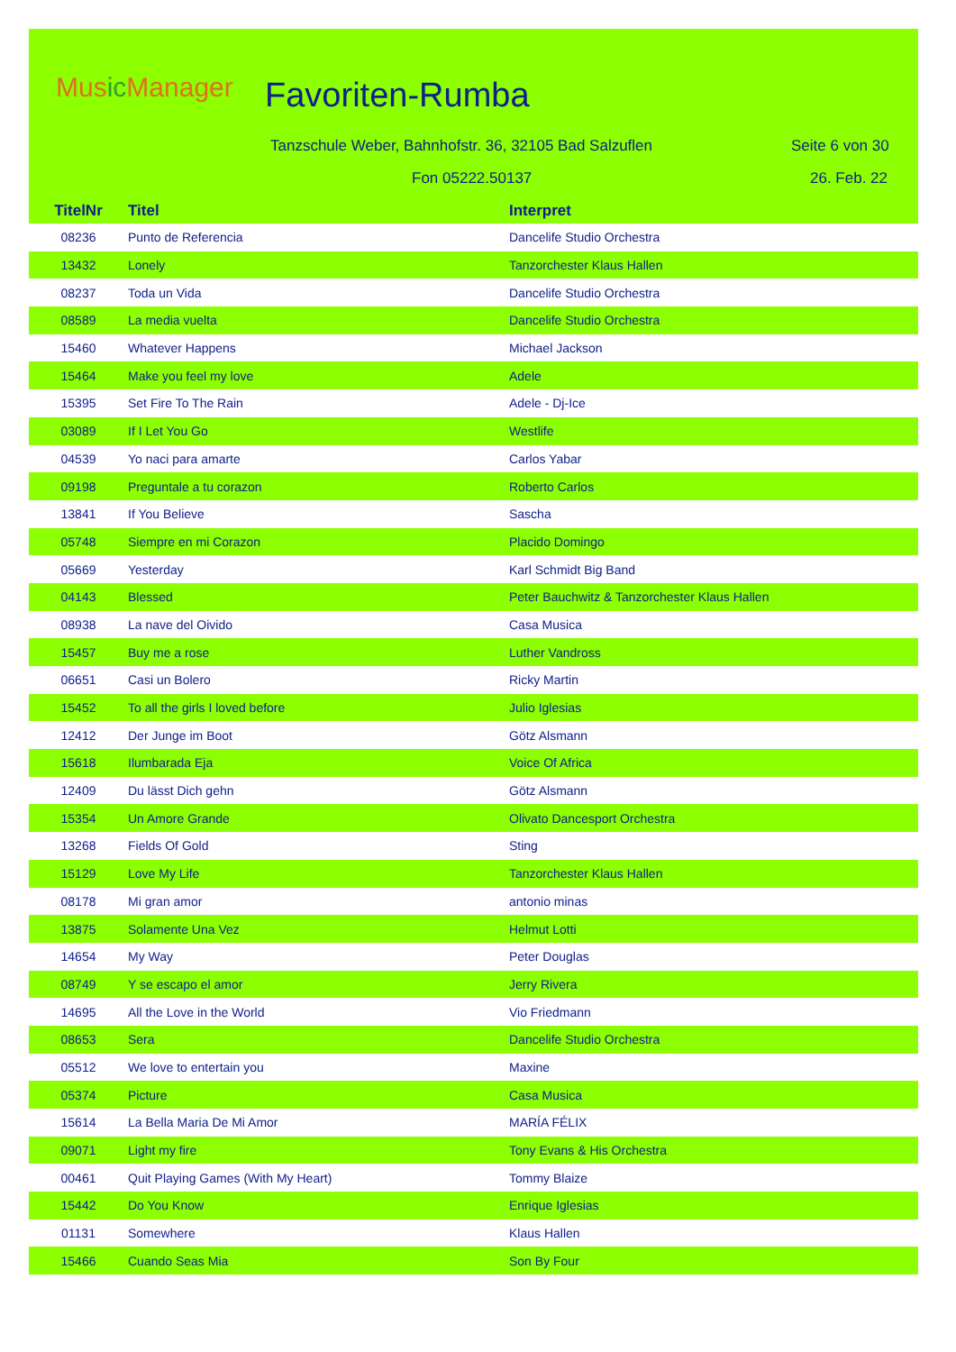Music Manager Favoriten-Rumba
Tanzschule Weber, Bahnhofstr. 36, 32105 Bad Salzuflen
Seite 6 von 30
Fon 05222.50137 26. Feb. 22
| TitelNr | Titel | Interpret |
| --- | --- | --- |
| 08236 | Punto de Referencia | Dancelife Studio Orchestra |
| 13432 | Lonely | Tanzorchester Klaus Hallen |
| 08237 | Toda un Vida | Dancelife Studio Orchestra |
| 08589 | La media vuelta | Dancelife Studio Orchestra |
| 15460 | Whatever Happens | Michael Jackson |
| 15464 | Make you feel my love | Adele |
| 15395 | Set Fire To The Rain | Adele - Dj-Ice |
| 03089 | If I Let You Go | Westlife |
| 04539 | Yo naci para amarte | Carlos Yabar |
| 09198 | Preguntale a tu corazon | Roberto Carlos |
| 13841 | If You Believe | Sascha |
| 05748 | Siempre en mi Corazon | Placido Domingo |
| 05669 | Yesterday | Karl Schmidt Big Band |
| 04143 | Blessed | Peter Bauchwitz & Tanzorchester Klaus Hallen |
| 08938 | La nave del Oivido | Casa Musica |
| 15457 | Buy me a rose | Luther Vandross |
| 06651 | Casi un Bolero | Ricky Martin |
| 15452 | To all the girls I loved before | Julio Iglesias |
| 12412 | Der Junge im Boot | Götz Alsmann |
| 15618 | Ilumbarada Eja | Voice Of Africa |
| 12409 | Du lässt Dich gehn | Götz Alsmann |
| 15354 | Un Amore Grande | Olivato Dancesport Orchestra |
| 13268 | Fields Of Gold | Sting |
| 15129 | Love My Life | Tanzorchester Klaus Hallen |
| 08178 | Mi gran amor | antonio minas |
| 13875 | Solamente Una Vez | Helmut Lotti |
| 14654 | My Way | Peter Douglas |
| 08749 | Y se escapo el amor | Jerry Rivera |
| 14695 | All the Love in the World | Vio Friedmann |
| 08653 | Sera | Dancelife Studio Orchestra |
| 05512 | We love to entertain you | Maxine |
| 05374 | Picture | Casa Musica |
| 15614 | La Bella Maria De Mi Amor | MARÍA FÉLIX |
| 09071 | Light my fire | Tony Evans & His Orchestra |
| 00461 | Quit Playing Games (With My Heart) | Tommy Blaize |
| 15442 | Do You Know | Enrique Iglesias |
| 01131 | Somewhere | Klaus Hallen |
| 15466 | Cuando Seas Mia | Son By Four |